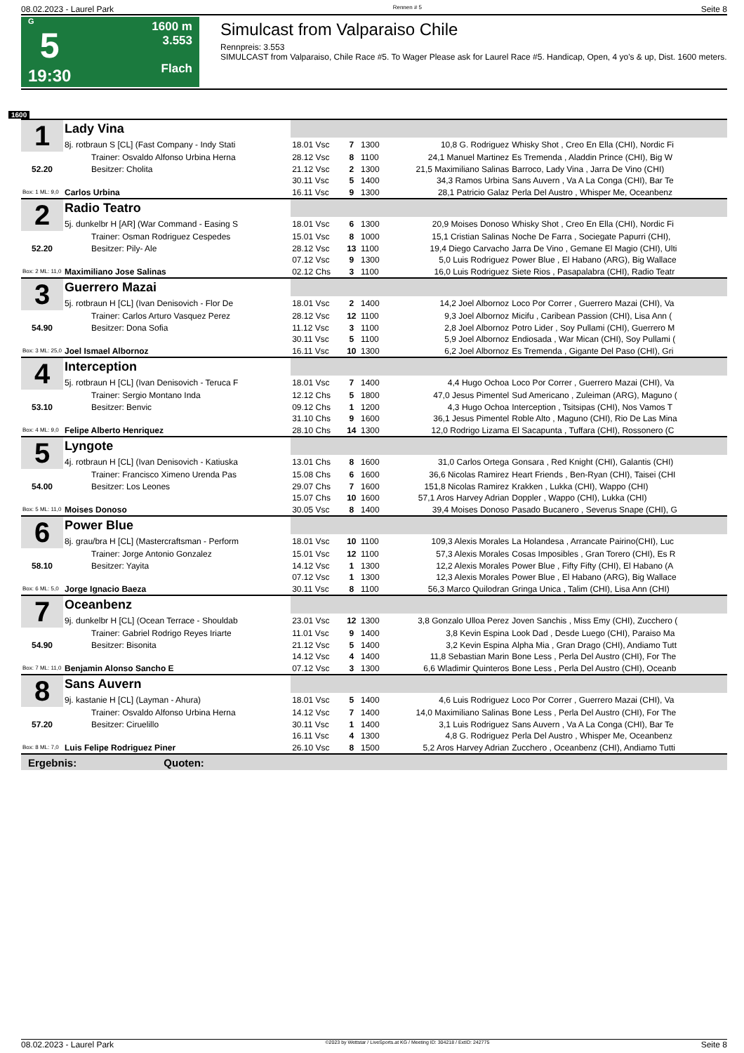08.02.2023 - Laurel Park Rennen # 5 Seite 8
G
5
19:30
1600 m
3.553
Flach
Simulcast from Valparaiso Chile
Rennpreis: 3.553
SIMULCAST from Valparaiso, Chile Race #5. To Wager Please ask for Laurel Race #5. Handicap, Open, 4 yo's & up, Dist. 1600 meters.
1600
| 1 | Lady Vina | | | | | |
| | 8j. rotbraun S [CL] (Fast Company - Indy Stati | 18.01 Vsc | 7 | 1300 | 10,8 G. Rodriguez | Whisky Shot , Creo En Ella (CHI), Nordic Fi |
| | Trainer: Osvaldo Alfonso Urbina Herna | 28.12 Vsc | 8 | 1100 | 24,1 Manuel Martinez | Es Tremenda , Aladdin Prince (CHI), Big W |
| 52.20 | Besitzer: Cholita | 21.12 Vsc | 2 | 1300 | 21,5 Maximiliano Salinas | Barroco, Lady Vina , Jarra De Vino (CHI) |
| | | 30.11 Vsc | 5 | 1400 | 34,3 Ramos Urbina | Sans Auvern , Va A La Conga (CHI), Bar Te |
| Box: 1 ML: 9,0 | Carlos Urbina | 16.11 Vsc | 9 | 1300 | 28,1 Patricio Galaz | Perla Del Austro , Whisper Me, Oceanbenz |
| 2 | Radio Teatro | | | | | |
| | 5j. dunkelbr H [AR] (War Command - Easing S | 18.01 Vsc | 6 | 1300 | 20,9 Moises Donoso | Whisky Shot , Creo En Ella (CHI), Nordic Fi |
| | Trainer: Osman Rodriguez Cespedes | 15.01 Vsc | 8 | 1000 | 15,1 Cristian Salinas | Noche De Farra , Sociegate Papurri (CHI), |
| 52.20 | Besitzer: Pily- Ale | 28.12 Vsc | 13 | 1100 | 19,4 Diego Carvacho | Jarra De Vino , Gemane El Magio (CHI), Ulti |
| | | 07.12 Vsc | 9 | 1300 | 5,0 Luis Rodriguez | Power Blue , El Habano (ARG), Big Wallace |
| Box: 2 ML: 11,0 | Maximiliano Jose Salinas | 02.12 Chs | 3 | 1100 | 16,0 Luis Rodriguez | Siete Rios , Pasapalabra (CHI), Radio Teatr |
| 3 | Guerrero Mazai | | | | | |
| | 5j. rotbraun H [CL] (Ivan Denisovich - Flor De | 18.01 Vsc | 2 | 1400 | 14,2 Joel Albornoz | Loco Por Correr , Guerrero Mazai (CHI), Va |
| | Trainer: Carlos Arturo Vasquez Perez | 28.12 Vsc | 12 | 1100 | 9,3 Joel Albornoz | Micifu , Caribean Passion (CHI), Lisa Ann ( |
| 54.90 | Besitzer: Dona Sofia | 11.12 Vsc | 3 | 1100 | 2,8 Joel Albornoz | Potro Lider , Soy Pullami (CHI), Guerrero M |
| | | 30.11 Vsc | 5 | 1100 | 5,9 Joel Albornoz | Endiosada , War Mican (CHI), Soy Pullami ( |
| Box: 3 ML: 25,0 | Joel Ismael Albornoz | 16.11 Vsc | 10 | 1300 | 6,2 Joel Albornoz | Es Tremenda , Gigante Del Paso (CHI), Gri |
| 4 | Interception | | | | | |
| | 5j. rotbraun H [CL] (Ivan Denisovich - Teruca F | 18.01 Vsc | 7 | 1400 | 4,4 Hugo Ochoa | Loco Por Correr , Guerrero Mazai (CHI), Va |
| | Trainer: Sergio Montano Inda | 12.12 Chs | 5 | 1800 | 47,0 Jesus Pimentel | Sud Americano , Zuleiman (ARG), Maguno ( |
| 53.10 | Besitzer: Benvic | 09.12 Chs | 1 | 1200 | 4,3 Hugo Ochoa | Interception , Tsitsipas (CHI), Nos Vamos T |
| | | 31.10 Chs | 9 | 1600 | 36,1 Jesus Pimentel | Roble Alto , Maguno (CHI), Rio De Las Mina |
| Box: 4 ML: 9,0 | Felipe Alberto Henriquez | 28.10 Chs | 14 | 1300 | 12,0 Rodrigo Lizama | El Sacapunta , Tuffara (CHI), Rossonero (C |
| 5 | Lyngote | | | | | |
| | 4j. rotbraun H [CL] (Ivan Denisovich - Katiuska | 13.01 Chs | 8 | 1600 | 31,0 Carlos Ortega | Gonsara , Red Knight (CHI), Galantis (CHI) |
| | Trainer: Francisco Ximeno Urenda Pas | 15.08 Chs | 6 | 1600 | 36,6 Nicolas Ramirez | Heart Friends , Ben-Ryan (CHI), Taisei (CHI |
| 54.00 | Besitzer: Los Leones | 29.07 Chs | 7 | 1600 | 151,8 Nicolas Ramirez | Krakken , Lukka (CHI), Wappo (CHI) |
| | | 15.07 Chs | 10 | 1600 | 57,1 Aros Harvey Adrian | Doppler , Wappo (CHI), Lukka (CHI) |
| Box: 5 ML: 11,0 | Moises Donoso | 30.05 Vsc | 8 | 1400 | 39,4 Moises Donoso | Pasado Bucanero , Severus Snape (CHI), G |
| 6 | Power Blue | | | | | |
| | 8j. grau/bra H [CL] (Mastercraftsman - Perform | 18.01 Vsc | 10 | 1100 | 109,3 Alexis Morales | La Holandesa , Arrancate Pairino(CHI), Luc |
| | Trainer: Jorge Antonio Gonzalez | 15.01 Vsc | 12 | 1100 | 57,3 Alexis Morales | Cosas Imposibles , Gran Torero (CHI), Es R |
| 58.10 | Besitzer: Yayita | 14.12 Vsc | 1 | 1300 | 12,2 Alexis Morales | Power Blue , Fifty Fifty (CHI), El Habano (A |
| | | 07.12 Vsc | 1 | 1300 | 12,3 Alexis Morales | Power Blue , El Habano (ARG), Big Wallace |
| Box: 6 ML: 5,0 | Jorge Ignacio Baeza | 30.11 Vsc | 8 | 1100 | 56,3 Marco Quilodran | Gringa Unica , Talim (CHI), Lisa Ann (CHI) |
| 7 | Oceanbenz | | | | | |
| | 9j. dunkelbr H [CL] (Ocean Terrace - Shouldab | 23.01 Vsc | 12 | 1300 | 3,8 Gonzalo Ulloa Perez | Joven Sanchis , Miss Emy (CHI), Zucchero ( |
| | Trainer: Gabriel Rodrigo Reyes Iriarte | 11.01 Vsc | 9 | 1400 | 3,8 Kevin Espina | Look Dad , Desde Luego (CHI), Paraiso Ma |
| 54.90 | Besitzer: Bisonita | 21.12 Vsc | 5 | 1400 | 3,2 Kevin Espina | Alpha Mia , Gran Drago (CHI), Andiamo Tutt |
| | | 14.12 Vsc | 4 | 1400 | 11,8 Sebastian Marin | Bone Less , Perla Del Austro (CHI), For The |
| Box: 7 ML: 11,0 | Benjamin Alonso Sancho E | 07.12 Vsc | 3 | 1300 | 6,6 Wladimir Quinteros | Bone Less , Perla Del Austro (CHI), Oceanb |
| 8 | Sans Auvern | | | | | |
| | 9j. kastanie H [CL] (Layman - Ahura) | 18.01 Vsc | 5 | 1400 | 4,6 Luis Rodriguez | Loco Por Correr , Guerrero Mazai (CHI), Va |
| | Trainer: Osvaldo Alfonso Urbina Herna | 14.12 Vsc | 7 | 1400 | 14,0 Maximiliano Salinas | Bone Less , Perla Del Austro (CHI), For The |
| 57.20 | Besitzer: Ciruelillo | 30.11 Vsc | 1 | 1400 | 3,1 Luis Rodriguez | Sans Auvern , Va A La Conga (CHI), Bar Te |
| | | 16.11 Vsc | 4 | 1300 | 4,8 G. Rodriguez | Perla Del Austro , Whisper Me, Oceanbenz |
| Box: 8 ML: 7,0 | Luis Felipe Rodriguez Piner | 26.10 Vsc | 8 | 1500 | 5,2 Aros Harvey Adrian | Zucchero , Oceanbenz (CHI), Andiamo Tutti |
| Ergebnis: Quoten: | | | | | | |
08.02.2023 - Laurel Park ©2023 by Wettstar / LiveSports.at KG / Meeting ID: 304218 / ExtID: 242775 Seite 8